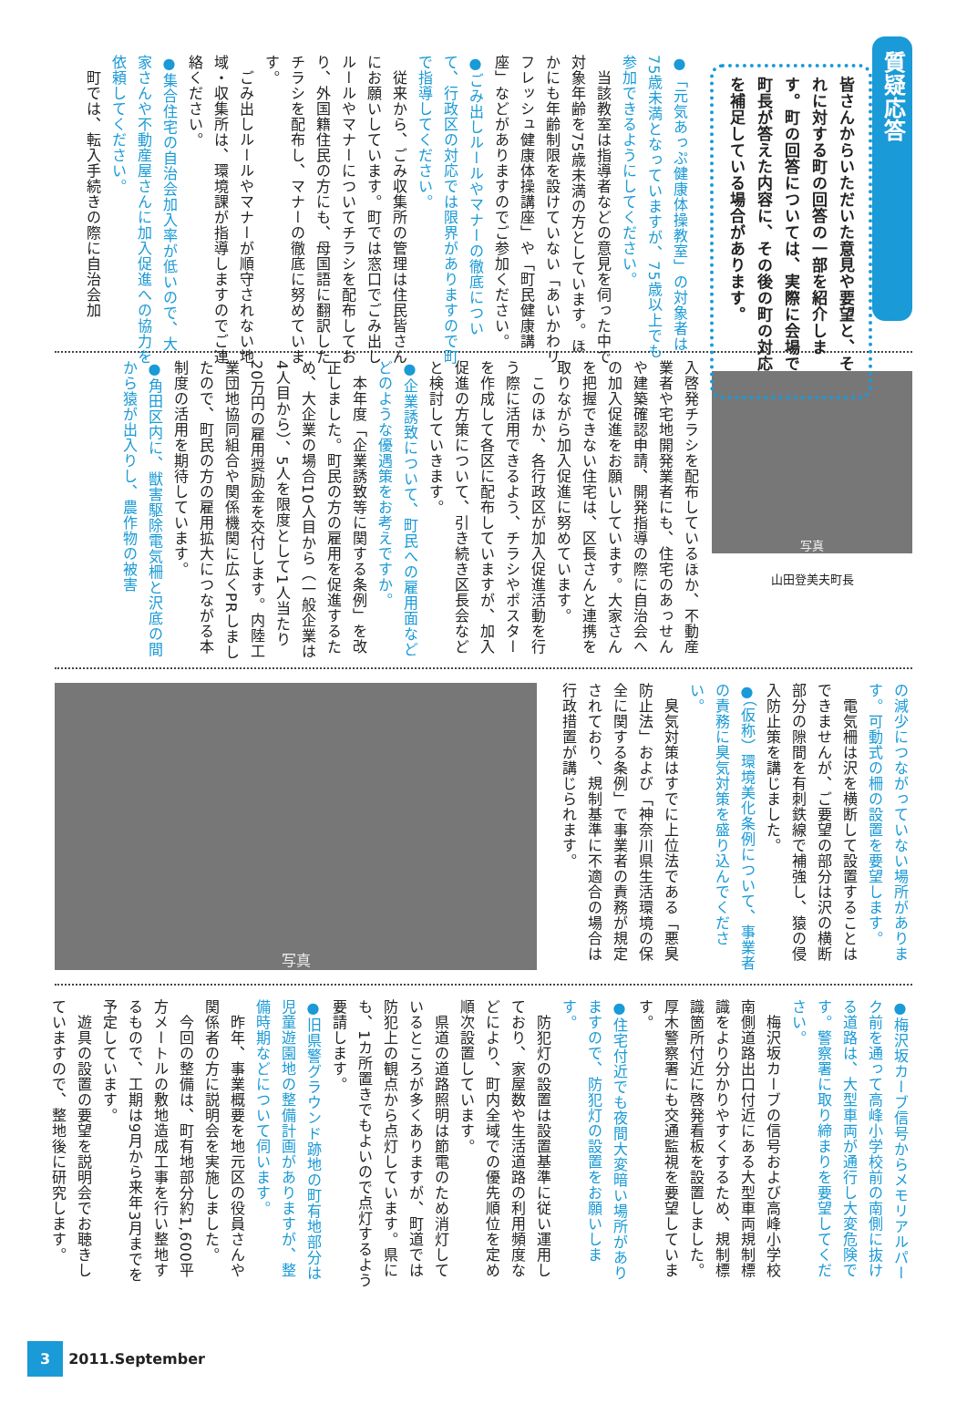質疑応答
皆さんからいただいた意見や要望と、それに対する町の回答の一部を紹介します。町の回答については、実際に会場で町長が答えた内容に、その後の町の対応を補足している場合があります。
●「元気あっぷ健康体操教室」の対象者は75歳未満となっていますが、75歳以上でも参加できるようにしてください。
　当該教室は指導者などの意見を伺った中で対象年齢を75歳未満の方としています。ほかにも年齢制限を設けていない「あいかわリフレッシュ健康体操講座」や「町民健康講座」などがありますのでご参加ください。
●ごみ出しルールやマナーの徹底について、行政区の対応では限界がありますので町で指導してください。
　従来から、ごみ収集所の管理は住民皆さんにお願いしています。町では窓口でごみ出しルールやマナーについてチラシを配布しており、外国籍住民の方にも、母国語に翻訳したチラシを配布し、マナーの徹底に努めています。
　ごみ出しルールやマナーが順守されない地域・収集所は、環境課が指導しますのでご連絡ください。
●集合住宅の自治会加入率が低いので、大家さんや不動産屋さんに加入促進への協力を依頼してください。
　町では、転入手続きの際に自治会加
写真
山田登美夫町長
入啓発チラシを配布しているほか、不動産業者や宅地開発業者にも、住宅のあっせんや建築確認申請、開発指導の際に自治会への加入促進をお願いしています。大家さんを把握できない住宅は、区長さんと連携を取りながら加入促進に努めています。
　このほか、各行政区が加入促進活動を行う際に活用できるよう、チラシやポスターを作成して各区に配布していますが、加入促進の方策について、引き続き区長会などと検討していきます。
●企業誘致について、町民への雇用面などどのような優遇策をお考えですか。
　本年度「企業誘致等に関する条例」を改正しました。町民の方の雇用を促進するため、大企業の場合10人目から（一般企業は4人目から）、5人を限度として1人当たり20万円の雇用奨励金を交付します。内陸工業団地協同組合や関係機関に広くPRしましたので、町民の方の雇用拡大につながる本制度の活用を期待しています。
●角田区内に、獣害駆除電気柵と沢底の間から猿が出入りし、農作物の被害
の減少につながっていない場所があります。可動式の柵の設置を要望します。
　電気柵は沢を横断して設置することはできませんが、ご要望の部分は沢の横断部分の隙間を有刺鉄線で補強し、猿の侵入防止策を講じました。
●（仮称）環境美化条例について、事業者の責務に臭気対策を盛り込んでください。
　臭気対策はすでに上位法である「悪臭防止法」および「神奈川県生活環境の保全に関する条例」で事業者の責務が規定されており、規制基準に不適合の場合は行政措置が講じられます。
写真
●梅沢坂カーブ信号からメモリアルパーク前を通って高峰小学校前の南側に抜ける道路は、大型車両が通行し大変危険です。警察署に取り締まりを要望してください。
　梅沢坂カーブの信号および高峰小学校南側道路出口付近にある大型車両規制標識をより分かりやすくするため、規制標識箇所付近に啓発看板を設置しました。厚木警察署にも交通監視を要望しています。
●住宅付近でも夜間大変暗い場所がありますので、防犯灯の設置をお願いします。
　防犯灯の設置は設置基準に従い運用しており、家屋数や生活道路の利用頻度などにより、町内全域での優先順位を定め順次設置しています。
　県道の道路照明は節電のため消灯しているところが多くありますが、町道では防犯上の観点から点灯しています。県にも、1カ所置きでもよいので点灯するよう要請します。
●旧県警グラウンド跡地の町有地部分は児童遊園地の整備計画がありますが、整備時期などについて伺います。
　昨年、事業概要を地元区の役員さんや関係者の方に説明会を実施しました。
　今回の整備は、町有地部分約1,600平方メートルの敷地造成工事を行い整地するもので、工期は9月から来年3月までを予定しています。
　遊具の設置の要望を説明会でお聴きしていますので、整地後に研究します。
3 2011.September